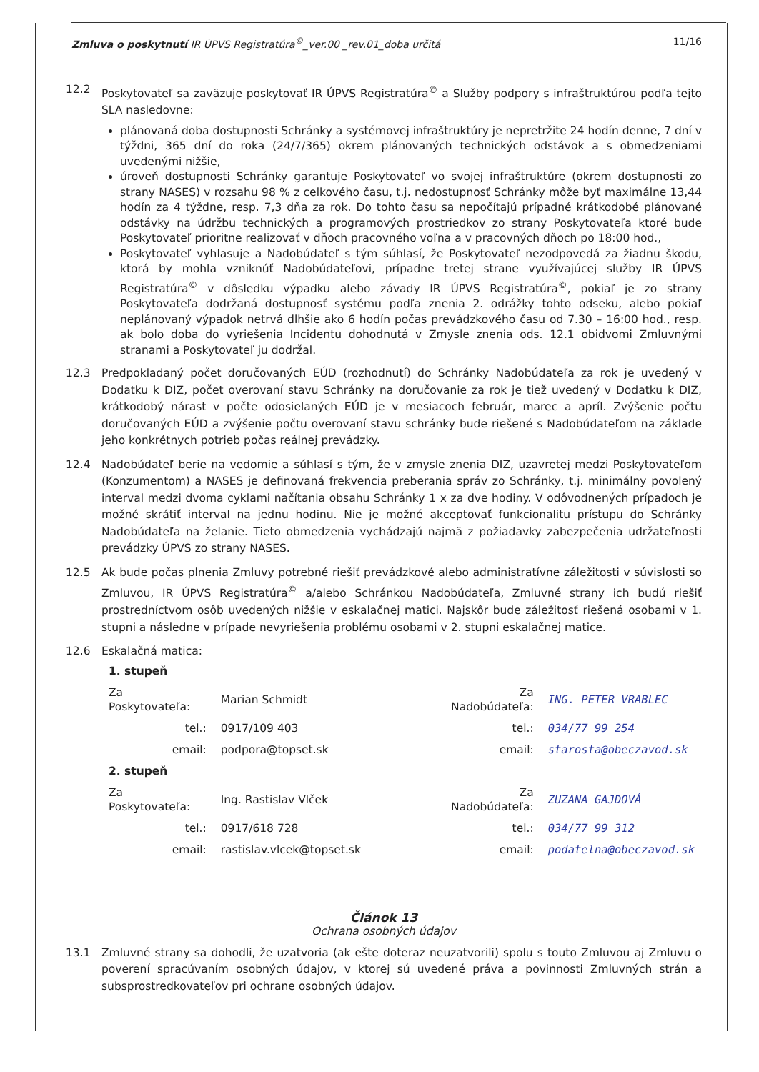Zmluva o poskytnutí IR ÚPVS Registratúra<sup>©</sup>_ver.00 _rev.01_doba určitá 11/16
12.2 Poskytovateľ sa zaväzuje poskytovať IR ÚPVS Registratúra<sup>©</sup> a Služby podpory s infraštruktúrou podľa tejto SLA nasledovne:
plánovaná doba dostupnosti Schránky a systémovej infraštruktúry je nepretržite 24 hodín denne, 7 dní v týždni, 365 dní do roka (24/7/365) okrem plánovaných technických odstávok a s obmedzeniami uvedenými nižšie,
úroveň dostupnosti Schránky garantuje Poskytovateľ vo svojej infraštruktúre (okrem dostupnosti zo strany NASES) v rozsahu 98 % z celkového času, t.j. nedostupnosť Schránky môže byť maximálne 13,44 hodín za 4 týždne, resp. 7,3 dňa za rok. Do tohto času sa nepočítajú prípadné krátkodobé plánované odstávky na údržbu technických a programových prostriedkov zo strany Poskytovateľa ktoré bude Poskytovateľ prioritne realizovať v dňoch pracovného voľna a v pracovných dňoch po 18:00 hod.,
Poskytovateľ vyhlasuje a Nadobúdateľ s tým súhlasí, že Poskytovateľ nezodpovedá za žiadnu škodu, ktorá by mohla vzniknúť Nadobúdateľovi, prípadne tretej strane využívajúcej služby IR ÚPVS Registratúra<sup>©</sup> v dôsledku výpadku alebo závady IR ÚPVS Registratúra<sup>©</sup>, pokiaľ je zo strany Poskytovateľa dodržaná dostupnosť systému podľa znenia 2. odrážky tohto odseku, alebo pokiaľ neplánovaný výpadok netrvá dlhšie ako 6 hodín počas prevádzkového času od 7.30 – 16:00 hod., resp. ak bolo doba do vyriešenia Incidentu dohodnutá v Zmysle znenia ods. 12.1 obidvomi Zmluvnými stranami a Poskytovateľ ju dodržal.
12.3 Predpokladaný počet doručovaných EÚD (rozhodnutí) do Schránky Nadobúdateľa za rok je uvedený v Dodatku k DIZ, počet overovaní stavu Schránky na doručovanie za rok je tiež uvedený v Dodatku k DIZ, krátkodobý nárast v počte odosielaných EÚD je v mesiacoch február, marec a apríl. Zvýšenie počtu doručovaných EÚD a zvýšenie počtu overovaní stavu schránky bude riešené s Nadobúdateľom na základe jeho konkrétnych potrieb počas reálnej prevádzky.
12.4 Nadobúdateľ berie na vedomie a súhlasí s tým, že v zmysle znenia DIZ, uzavretej medzi Poskytovateľom (Konzumentom) a NASES je definovaná frekvencia preberania správ zo Schránky, t.j. minimálny povolený interval medzi dvoma cyklami načítania obsahu Schránky 1 x za dve hodiny. V odôvodnených prípadoch je možné skrátiť interval na jednu hodinu. Nie je možné akceptovať funkcionalitu prístupu do Schránky Nadobúdateľa na želanie. Tieto obmedzenia vychádzajú najmä z požiadavky zabezpečenia udržateľnosti prevádzky ÚPVS zo strany NASES.
12.5 Ak bude počas plnenia Zmluvy potrebné riešiť prevádzkové alebo administratívne záležitosti v súvislosti so Zmluvou, IR ÚPVS Registratúra<sup>©</sup> a/alebo Schránkou Nadobúdateľa, Zmluvné strany ich budú riešiť prostredníctvom osôb uvedených nižšie v eskalačnej matici. Najskôr bude záležitosť riešená osobami v 1. stupni a následne v prípade nevyriešenia problému osobami v 2. stupni eskalačnej matice.
12.6 Eskalačná matica:
| 1. stupeň | | | |
| Za Poskytovateľa: | Marian Schmidt | Za Nadobúdateľa: | ING. PETER VRABLEC |
| tel.: | 0917/109 403 | tel.: | 034/77 99 254 |
| email: | podpora@topset.sk | email: | starosta@obeczavod.sk |
| 2. stupeň | | | |
| Za Poskytovateľa: | Ing. Rastislav Vlček | Za Nadobúdateľa: | ZUZANA GAJDOVÁ |
| tel.: | 0917/618 728 | tel.: | 034/77 99 312 |
| email: | rastislav.vlcek@topset.sk | email: | podatelna@obeczavod.sk |
Článok 13
Ochrana osobných údajov
13.1 Zmluvné strany sa dohodli, že uzatvoria (ak ešte doteraz neuzatvorili) spolu s touto Zmluvou aj Zmluvu o poverení spracúvaním osobných údajov, v ktorej sú uvedené práva a povinnosti Zmluvných strán a subsprostredkovateľov pri ochrane osobných údajov.